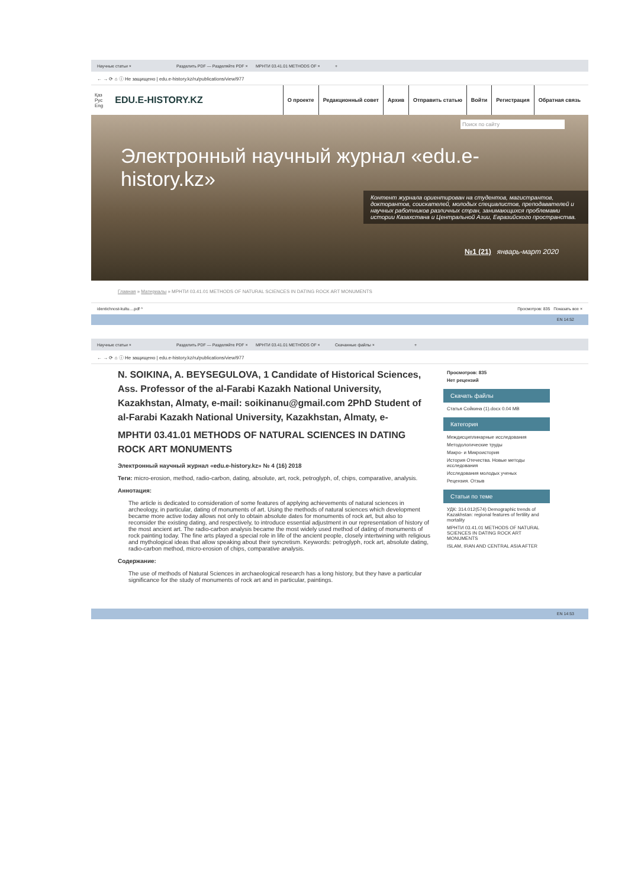Научные статьи × Разделить PDF — Разделяйте PDF × МРНТИ 03.41.01 METHODS OF × +
← → ⟳ ⌂ ⓘ Не защищено | edu.e-history.kz/ru/publications/view/977
Қаз
Рус
Eng
EDU.E-HISTORY.KZ
О проекте Редакционный совет Архив Отправить статью Войти Регистрация Обратная связь
Поиск по сайту
Электронный научный журнал «edu.e-history.kz»
Контент журнала ориентирован на студентов, магистрантов, докторантов, соискателей, молодых специалистов, преподавателей и научных работников различных стран, занимающихся проблемами истории Казахстана и Центральной Азии, Евразийского пространства.
№1 (21) январь-март 2020
Главная » Материалы » МРНТИ 03.41.01 METHODS OF NATURAL SCIENCES IN DATING ROCK ART MONUMENTS
identichnost-kultu....pdf ^ Просмотров: 835 Показать все ×
EN 14:52
Научные статьи × Разделить PDF — Разделяйте PDF × МРНТИ 03.41.01 METHODS OF × Скачанные файлы × +
← → ⟳ ⌂ ⓘ Не защищено | edu.e-history.kz/ru/publications/view/977
N. SOIKINA, A. BEYSEGULOVA, 1 Candidate of Historical Sciences, Ass. Professor of the al-Farabi Kazakh National University, Kazakhstan, Almaty, e-mail: soikinanu@gmail.com 2PhD Student of al-Farabi Kazakh National University, Kazakhstan, Almaty, e-
МРНТИ 03.41.01 METHODS OF NATURAL SCIENCES IN DATING ROCK ART MONUMENTS
Электронный научный журнал «edu.e-history.kz» № 4 (16) 2018
Теги: micro-erosion, method, radio-carbon, dating, absolute, art, rock, petroglyph, of, chips, comparative, analysis.
Аннотация:
The article is dedicated to consideration of some features of applying achievements of natural sciences in archeology, in particular, dating of monuments of art. Using the methods of natural sciences which development became more active today allows not only to obtain absolute dates for monuments of rock art, but also to reconsider the existing dating, and respectively, to introduce essential adjustment in our representation of history of the most ancient art. The radio-carbon analysis became the most widely used method of dating of monuments of rock painting today. The fine arts played a special role in life of the ancient people, closely intertwining with religious and mythological ideas that allow speaking about their syncretism. Keywords: petroglyph, rock art, absolute dating, radio-carbon method, micro-erosion of chips, comparative analysis.
Содержание:
The use of methods of Natural Sciences in archaeological research has a long history, but they have a particular significance for the study of monuments of rock art and in particular, paintings.
Просмотров: 835
Нет рецензий
Скачать файлы
Статья Сойкина (1).docx 0.04 MB
Категория
Междисциплинарные исследования
Методологические труды
Макро- и Микроистория
История Отечества. Новые методы исследования
Исследования молодых ученых
Рецензия. Отзыв
Статьи по теме
УДК: 314.012(574) Demographic trends of Kazakhstan: regional features of fertility and mortality
МРНТИ 03.41.01 METHODS OF NATURAL SCIENCES IN DATING ROCK ART MONUMENTS
ISLAM, IRAN AND CENTRAL ASIA AFTER
EN 14:53